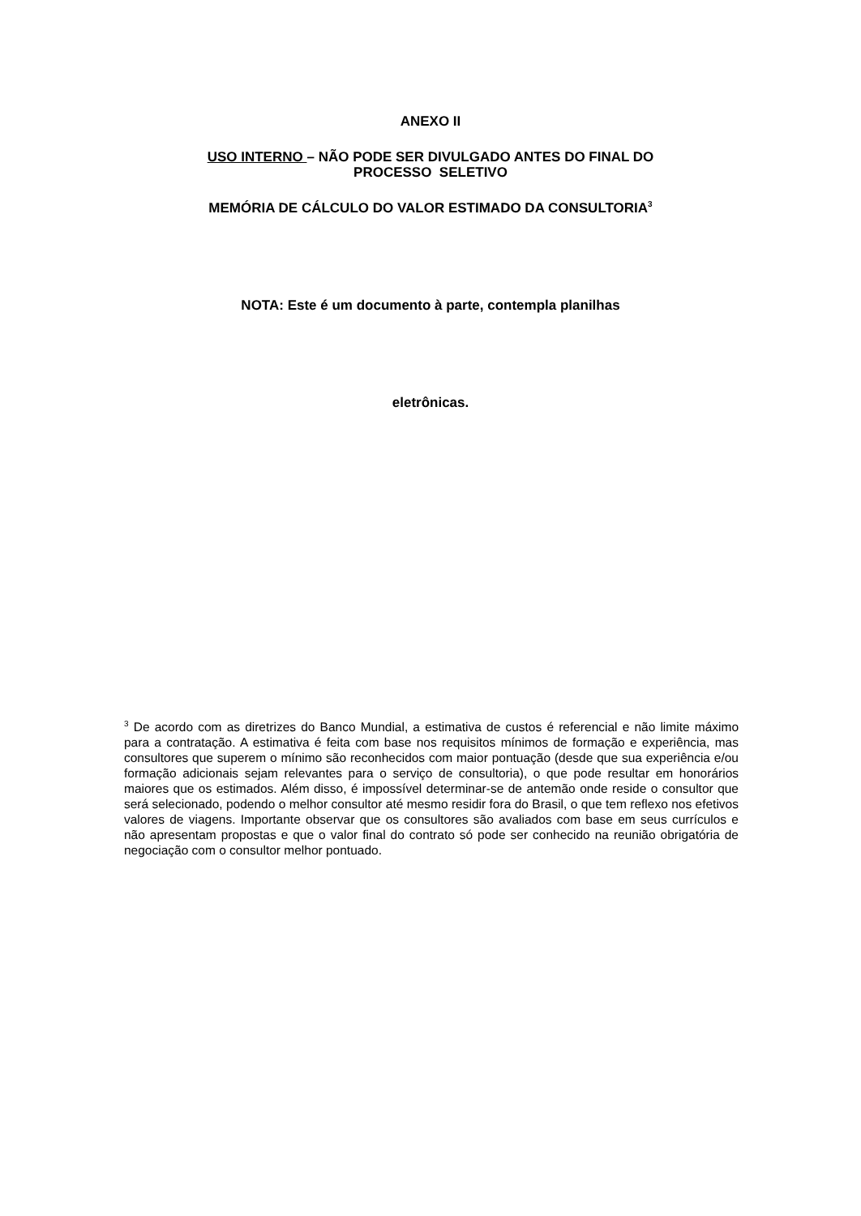ANEXO II
USO INTERNO – NÃO PODE SER DIVULGADO ANTES DO FINAL DO
PROCESSO SELETIVO
MEMÓRIA DE CÁLCULO DO VALOR ESTIMADO DA CONSULTORIA<sup>3</sup>
NOTA: Este é um documento à parte, contempla planilhas
eletrônicas.
<sup>3</sup> De acordo com as diretrizes do Banco Mundial, a estimativa de custos é referencial e não limite máximo para a contratação. A estimativa é feita com base nos requisitos mínimos de formação e experiência, mas consultores que superem o mínimo são reconhecidos com maior pontuação (desde que sua experiência e/ou formação adicionais sejam relevantes para o serviço de consultoria), o que pode resultar em honorários maiores que os estimados. Além disso, é impossível determinar-se de antemão onde reside o consultor que será selecionado, podendo o melhor consultor até mesmo residir fora do Brasil, o que tem reflexo nos efetivos valores de viagens. Importante observar que os consultores são avaliados com base em seus currículos e não apresentam propostas e que o valor final do contrato só pode ser conhecido na reunião obrigatória de negociação com o consultor melhor pontuado.